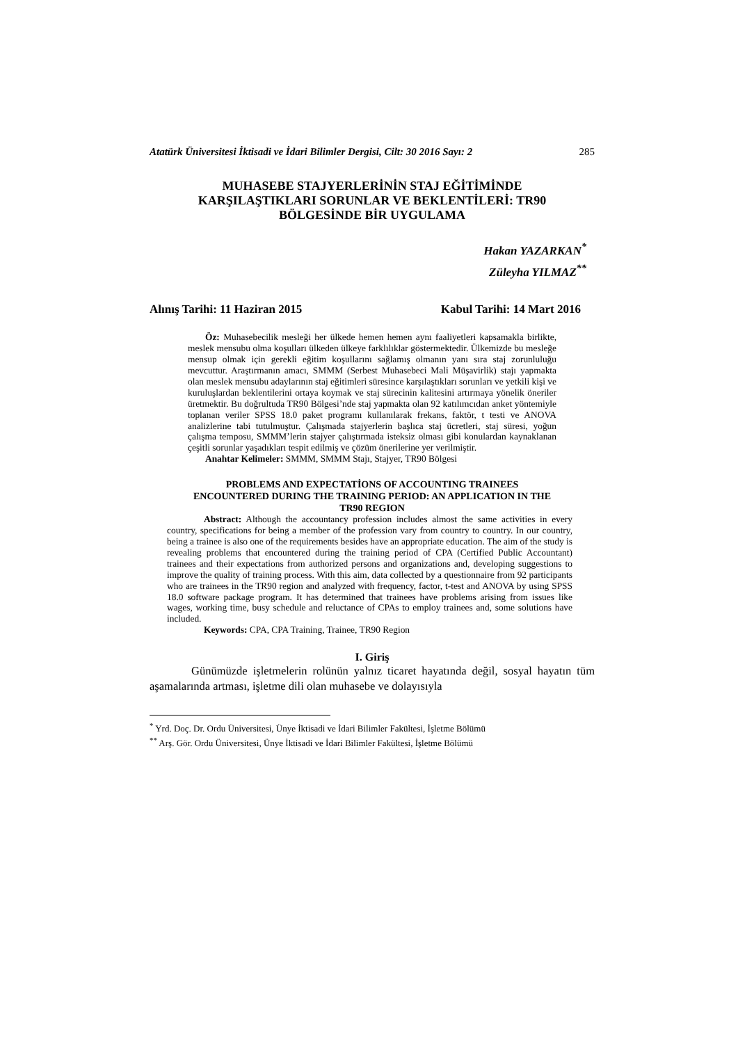Atatürk Üniversitesi İktisadi ve İdari Bilimler Dergisi, Cilt: 30 2016 Sayı: 2 285
MUHASEBE STAJYERLERİNİN STAJ EĞİTİMİNDE
KARŞILAŞTIKLARI SORUNLAR VE BEKLENTİLERİ: TR90
BÖLGESİNDE BİR UYGULAMA
Hakan YAZARKAN<sup>*</sup>
Züleyha YILMAZ<sup>**</sup>
Alınış Tarihi: 11 Haziran 2015 Kabul Tarihi: 14 Mart 2016
Öz: Muhasebecilik mesleği her ülkede hemen hemen aynı faaliyetleri kapsamakla birlikte, meslek mensubu olma koşulları ülkeden ülkeye farklılıklar göstermektedir. Ülkemizde bu mesleğe mensup olmak için gerekli eğitim koşullarını sağlamış olmanın yanı sıra staj zorunluluğu mevcuttur. Araştırmanın amacı, SMMM (Serbest Muhasebeci Mali Müşavirlik) stajı yapmakta olan meslek mensubu adaylarının staj eğitimleri süresince karşılaştıkları sorunları ve yetkili kişi ve kuruluşlardan beklentilerini ortaya koymak ve staj sürecinin kalitesini artırmaya yönelik öneriler üretmektir. Bu doğrultuda TR90 Bölgesi’nde staj yapmakta olan 92 katılımcıdan anket yöntemiyle toplanan veriler SPSS 18.0 paket programı kullanılarak frekans, faktör, t testi ve ANOVA analizlerine tabi tutulmuştur. Çalışmada stajyerlerin başlıca staj ücretleri, staj süresi, yoğun çalışma temposu, SMMM’lerin stajyer çalıştırmada isteksiz olması gibi konulardan kaynaklanan çeşitli sorunlar yaşadıkları tespit edilmiş ve çözüm önerilerine yer verilmiştir.
Anahtar Kelimeler: SMMM, SMMM Stajı, Stajyer, TR90 Bölgesi
PROBLEMS AND EXPECTATİONS OF ACCOUNTING TRAINEES ENCOUNTERED DURING THE TRAINING PERIOD: AN APPLICATION IN THE TR90 REGION
Abstract: Although the accountancy profession includes almost the same activities in every country, specifications for being a member of the profession vary from country to country. In our country, being a trainee is also one of the requirements besides have an appropriate education. The aim of the study is revealing problems that encountered during the training period of CPA (Certified Public Accountant) trainees and their expectations from authorized persons and organizations and, developing suggestions to improve the quality of training process. With this aim, data collected by a questionnaire from 92 participants who are trainees in the TR90 region and analyzed with frequency, factor, t-test and ANOVA by using SPSS 18.0 software package program. It has determined that trainees have problems arising from issues like wages, working time, busy schedule and reluctance of CPAs to employ trainees and, some solutions have included.
Keywords: CPA, CPA Training, Trainee, TR90 Region
I. Giriş
Günümüzde işletmelerin rolünün yalnız ticaret hayatında değil, sosyal hayatın tüm aşamalarında artması, işletme dili olan muhasebe ve dolayısıyla
<sup>*</sup> Yrd. Doç. Dr. Ordu Üniversitesi, Ünye İktisadi ve İdari Bilimler Fakültesi, İşletme Bölümü
<sup>**</sup> Arş. Gör. Ordu Üniversitesi, Ünye İktisadi ve İdari Bilimler Fakültesi, İşletme Bölümü